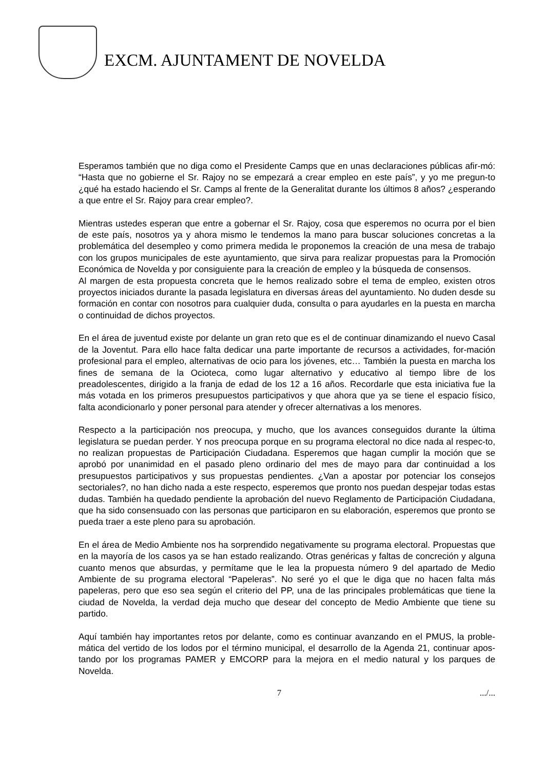EXCM. AJUNTAMENT DE NOVELDA
Esperamos también que no diga como el Presidente Camps que en unas declaraciones públicas afir-mó: “Hasta que no gobierne el Sr. Rajoy no se empezará a crear empleo en este país”, y yo me pregun-to ¿qué ha estado haciendo el Sr. Camps al frente de la Generalitat durante los últimos 8 años? ¿esperando a que entre el Sr. Rajoy para crear empleo?.
Mientras ustedes esperan que entre a gobernar el Sr. Rajoy, cosa que esperemos no ocurra por el bien de este país, nosotros ya y ahora mismo le tendemos la mano para buscar soluciones concretas a la problemática del desempleo y como primera medida le proponemos la creación de una mesa de trabajo con los grupos municipales de este ayuntamiento, que sirva para realizar propuestas para la Promoción Económica de Novelda y por consiguiente para la creación de empleo y la búsqueda de consensos.
Al margen de esta propuesta concreta que le hemos realizado sobre el tema de empleo, existen otros proyectos iniciados durante la pasada legislatura en diversas áreas del ayuntamiento. No duden desde su formación en contar con nosotros para cualquier duda, consulta o para ayudarles en la puesta en marcha o continuidad de dichos proyectos.
En el área de juventud existe por delante un gran reto que es el de continuar dinamizando el nuevo Casal de la Joventut. Para ello hace falta dedicar una parte importante de recursos a actividades, for-mación profesional para el empleo, alternativas de ocio para los jóvenes, etc… También la puesta en marcha los fines de semana de la Ocioteca, como lugar alternativo y educativo al tiempo libre de los preadolescentes, dirigido a la franja de edad de los 12 a 16 años. Recordarle que esta iniciativa fue la más votada en los primeros presupuestos participativos y que ahora que ya se tiene el espacio físico, falta acondicionarlo y poner personal para atender y ofrecer alternativas a los menores.
Respecto a la participación nos preocupa, y mucho, que los avances conseguidos durante la última legislatura se puedan perder. Y nos preocupa porque en su programa electoral no dice nada al respec-to, no realizan propuestas de Participación Ciudadana. Esperemos que hagan cumplir la moción que se aprobó por unanimidad en el pasado pleno ordinario del mes de mayo para dar continuidad a los presupuestos participativos y sus propuestas pendientes. ¿Van a apostar por potenciar los consejos sectoriales?, no han dicho nada a este respecto, esperemos que pronto nos puedan despejar todas estas dudas. También ha quedado pendiente la aprobación del nuevo Reglamento de Participación Ciudadana, que ha sido consensuado con las personas que participaron en su elaboración, esperemos que pronto se pueda traer a este pleno para su aprobación.
En el área de Medio Ambiente nos ha sorprendido negativamente su programa electoral. Propuestas que en la mayoría de los casos ya se han estado realizando. Otras genéricas y faltas de concreción y alguna cuanto menos que absurdas, y permítame que le lea la propuesta número 9 del apartado de Medio Ambiente de su programa electoral “Papeleras”. No seré yo el que le diga que no hacen falta más papeleras, pero que eso sea según el criterio del PP, una de las principales problemáticas que tiene la ciudad de Novelda, la verdad deja mucho que desear del concepto de Medio Ambiente que tiene su partido.
Aquí también hay importantes retos por delante, como es continuar avanzando en el PMUS, la proble-mática del vertido de los lodos por el término municipal, el desarrollo de la Agenda 21, continuar apos-tando por los programas PAMER y EMCORP para la mejora en el medio natural y los parques de Novelda.
7 .../...